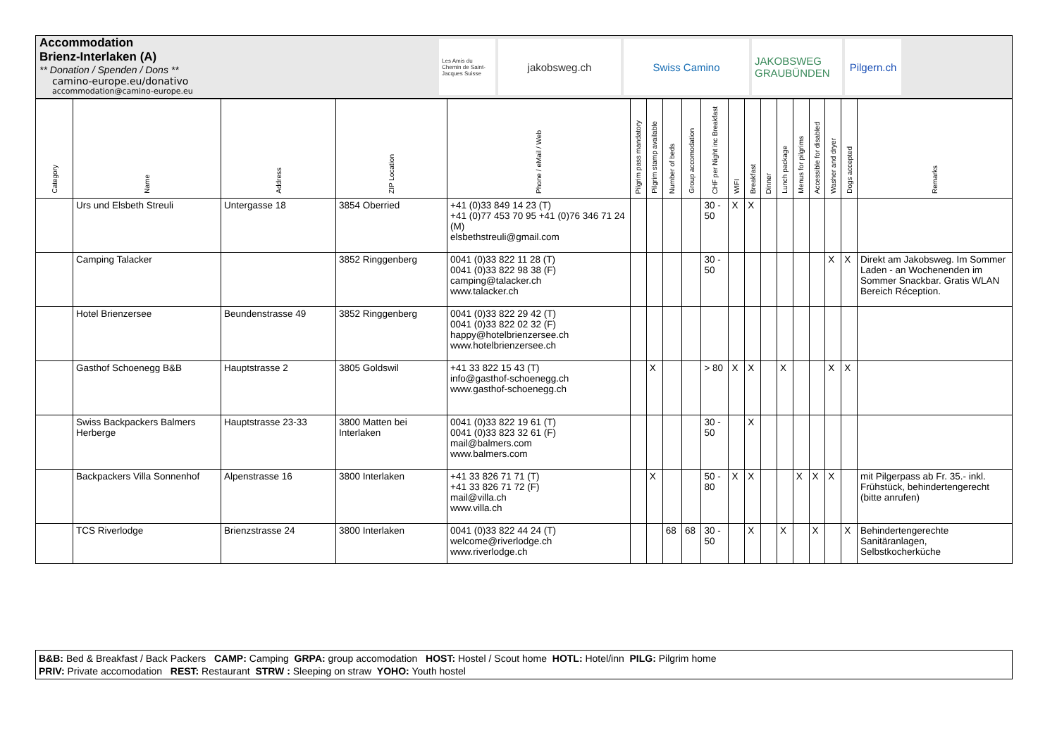Accommodation
Brienz-Interlaken (A)
** Donation / Spenden / Dons **
camino-europe.eu/donativo
accommodation@camino-europe.eu
Les Amis du Chemin de Saint-Jacques Suisse
jakobsweg.ch Swiss Camino JAKOBSWEG GRAUBÜNDEN
Pilgern.ch
| Category | Name | Address | ZIP Location | Phone / eMail / Web | Pilgrim pass mandatory | Pilgrim stamp available | Number of beds | Group accomodation | CHF per Night inc Breakfast | WIFI | Breakfast | Dinner | Lunch package | Menus for pilgrims | Accessible for disabled | Washer and dryer | Dogs accepted | Remarks |
| --- | --- | --- | --- | --- | --- | --- | --- | --- | --- | --- | --- | --- | --- | --- | --- | --- | --- | --- |
| | Urs und Elsbeth Streuli | Untergasse 18 | 3854 Oberried | +41 (0)33 849 14 23 (T) +41 (0)77 453 70 95 +41 (0)76 346 71 24 (M) elsbethstreuli@gmail.com | | | | | 30 - 50 | X | X | | | | | | | |
| | Camping Talacker | | 3852 Ringgenberg | 0041 (0)33 822 11 28 (T) 0041 (0)33 822 98 38 (F) camping@talacker.ch www.talacker.ch | | | | | 30 - 50 | | | | | | | X | X | Direkt am Jakobsweg. Im Sommer Laden - an Wochenenden im Sommer Snackbar. Gratis WLAN Bereich Réception. |
| | Hotel Brienzersee | Beundenstrasse 49 | 3852 Ringgenberg | 0041 (0)33 822 29 42 (T) 0041 (0)33 822 02 32 (F) happy@hotelbrienzersee.ch www.hotelbrienzersee.ch | | | | | | | | | | | | | | |
| | Gasthof Schoenegg B&B | Hauptstrasse 2 | 3805 Goldswil | +41 33 822 15 43 (T) info@gasthof-schoenegg.ch www.gasthof-schoenegg.ch | | X | | | > 80 | X | X | | X | | | X | X | |
| | Swiss Backpackers Balmers Herberge | Hauptstrasse 23-33 | 3800 Matten bei Interlaken | 0041 (0)33 822 19 61 (T) 0041 (0)33 823 32 61 (F) mail@balmers.com www.balmers.com | | | | | 30 - 50 | | X | | | | | | | |
| | Backpackers Villa Sonnenhof | Alpenstrasse 16 | 3800 Interlaken | +41 33 826 71 71 (T) +41 33 826 71 72 (F) mail@villa.ch www.villa.ch | | X | | | 50 - 80 | X | X | | | X | X | X | | mit Pilgerpass ab Fr. 35.- inkl. Frühstück, behindertengerecht (bitte anrufen) |
| | TCS Riverlodge | Brienzstrasse 24 | 3800 Interlaken | 0041 (0)33 822 44 24 (T) welcome@riverlodge.ch www.riverlodge.ch | | | 68 | 68 | 30 - 50 | | X | | X | | X | | X | Behindertengerechte Sanitäranlagen, Selbstkocherküche |
B&B: Bed & Breakfast / Back Packers CAMP: Camping GRPA: group accomodation HOST: Hostel / Scout home HOTL: Hotel/inn PILG: Pilgrim home
PRIV: Private accomodation REST: Restaurant STRW : Sleeping on straw YOHO: Youth hostel